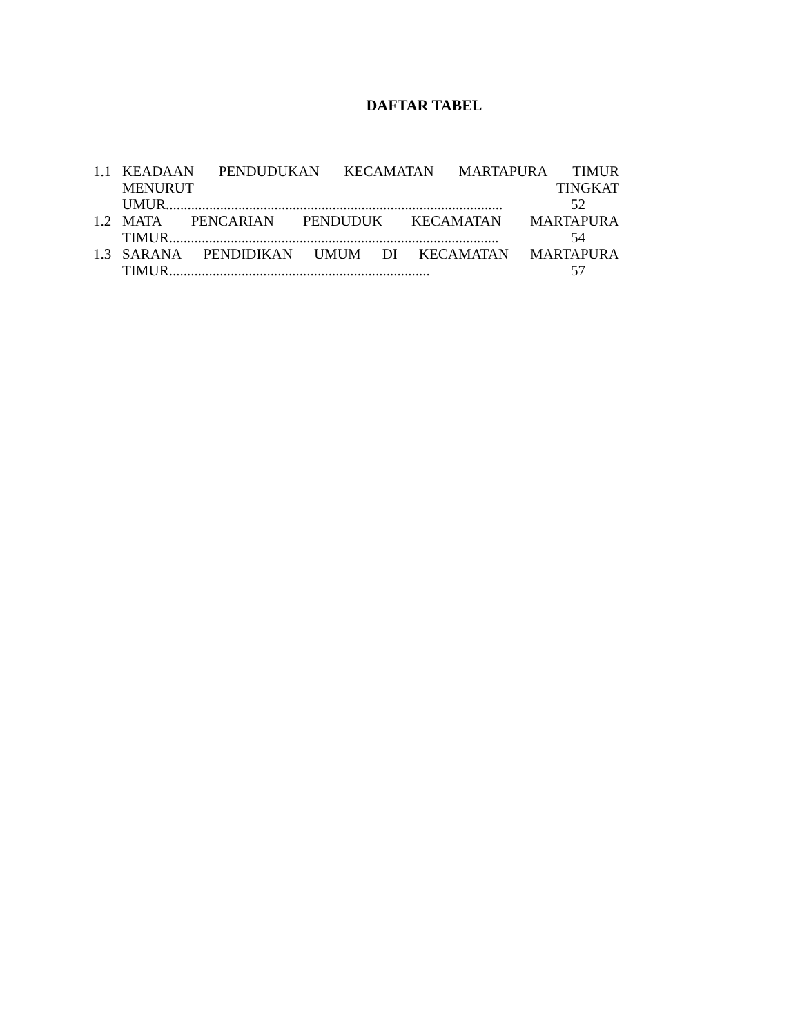DAFTAR TABEL
1.1 KEADAAN PENDUDUKAN KECAMATAN MARTAPURA TIMUR
MENURUT TINGKAT
UMUR............................................................................................. 52
1.2 MATA PENCARIAN PENDUDUK KECAMATAN MARTAPURA
TIMUR........................................................................................... 54
1.3 SARANA PENDIDIKAN UMUM DI KECAMATAN MARTAPURA
TIMUR........................................................................ 57